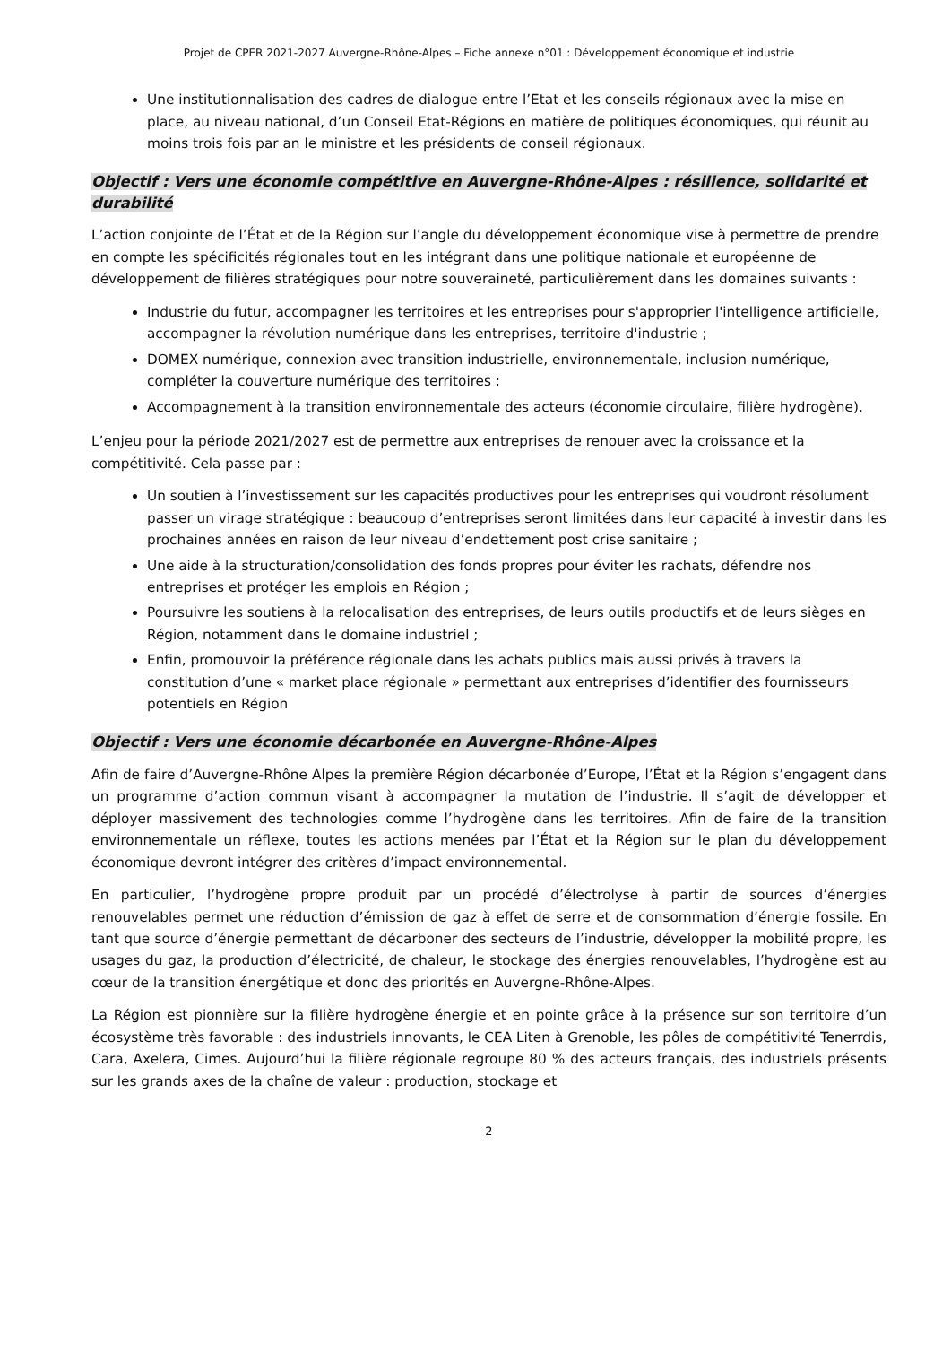Projet de CPER 2021-2027 Auvergne-Rhône-Alpes – Fiche annexe n°01 : Développement économique et industrie
Une institutionnalisation des cadres de dialogue entre l’Etat et les conseils régionaux avec la mise en place, au niveau national, d’un Conseil Etat-Régions en matière de politiques économiques, qui réunit au moins trois fois par an le ministre et les présidents de conseil régionaux.
Objectif : Vers une économie compétitive en Auvergne-Rhône-Alpes : résilience, solidarité et durabilité
L’action conjointe de l’État et de la Région sur l’angle du développement économique vise à permettre de prendre en compte les spécificités régionales tout en les intégrant dans une politique nationale et européenne de développement de filières stratégiques pour notre souveraineté, particulièrement dans les domaines suivants :
Industrie du futur, accompagner les territoires et les entreprises pour s'approprier l'intelligence artificielle, accompagner la révolution numérique dans les entreprises, territoire d'industrie ;
DOMEX numérique, connexion avec transition industrielle, environnementale, inclusion numérique, compléter la couverture numérique des territoires ;
Accompagnement à la transition environnementale des acteurs (économie circulaire, filière hydrogène).
L’enjeu pour la période 2021/2027 est de permettre aux entreprises de renouer avec la croissance et la compétitivité. Cela passe par :
Un soutien à l’investissement sur les capacités productives pour les entreprises qui voudront résolument passer un virage stratégique : beaucoup d’entreprises seront limitées dans leur capacité à investir dans les prochaines années en raison de leur niveau d’endettement post crise sanitaire ;
Une aide à la structuration/consolidation des fonds propres pour éviter les rachats, défendre nos entreprises et protéger les emplois en Région ;
Poursuivre les soutiens à la relocalisation des entreprises, de leurs outils productifs et de leurs sièges en Région, notamment dans le domaine industriel ;
Enfin, promouvoir la préférence régionale dans les achats publics mais aussi privés à travers la constitution d’une « market place régionale » permettant aux entreprises d’identifier des fournisseurs potentiels en Région
Objectif : Vers une économie décarbonée en Auvergne-Rhône-Alpes
Afin de faire d’Auvergne-Rhône Alpes la première Région décarbonée d’Europe, l’État et la Région s’engagent dans un programme d’action commun visant à accompagner la mutation de l’industrie. Il s’agit de développer et déployer massivement des technologies comme l’hydrogène dans les territoires. Afin de faire de la transition environnementale un réflexe, toutes les actions menées par l’État et la Région sur le plan du développement économique devront intégrer des critères d’impact environnemental.
En particulier, l’hydrogène propre produit par un procédé d’électrolyse à partir de sources d’énergies renouvelables permet une réduction d’émission de gaz à effet de serre et de consommation d’énergie fossile. En tant que source d’énergie permettant de décarboner des secteurs de l’industrie, développer la mobilité propre, les usages du gaz, la production d’électricité, de chaleur, le stockage des énergies renouvelables, l’hydrogène est au cœur de la transition énergétique et donc des priorités en Auvergne-Rhône-Alpes.
La Région est pionnière sur la filière hydrogène énergie et en pointe grâce à la présence sur son territoire d’un écosystème très favorable : des industriels innovants, le CEA Liten à Grenoble, les pôles de compétitivité Tenerrdis, Cara, Axelera, Cimes. Aujourd’hui la filière régionale regroupe 80 % des acteurs français, des industriels présents sur les grands axes de la chaîne de valeur : production, stockage et
2